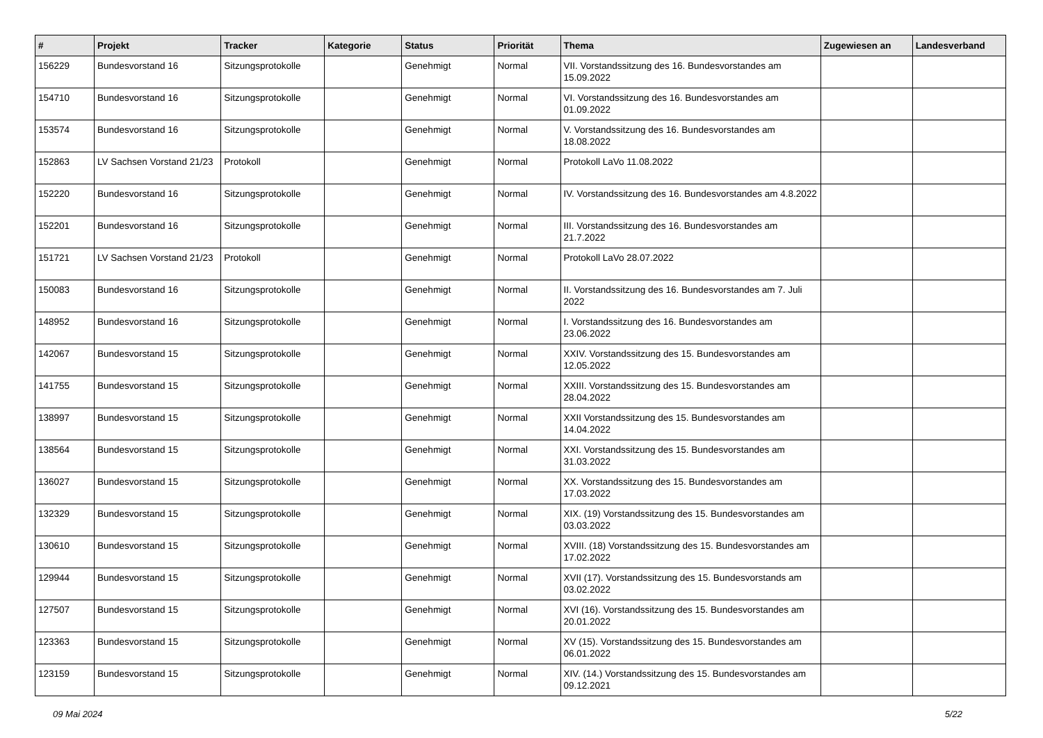| # | Projekt | Tracker | Kategorie | Status | Priorität | Thema | Zugewiesen an | Landesverband |
| --- | --- | --- | --- | --- | --- | --- | --- | --- |
| 156229 | Bundesvorstand 16 | Sitzungsprotokolle | | Genehmigt | Normal | VII. Vorstandssitzung des 16. Bundesvorstandes am 15.09.2022 | | |
| 154710 | Bundesvorstand 16 | Sitzungsprotokolle | | Genehmigt | Normal | VI. Vorstandssitzung des 16. Bundesvorstandes am 01.09.2022 | | |
| 153574 | Bundesvorstand 16 | Sitzungsprotokolle | | Genehmigt | Normal | V. Vorstandssitzung des 16. Bundesvorstandes am 18.08.2022 | | |
| 152863 | LV Sachsen Vorstand 21/23 | Protokoll | | Genehmigt | Normal | Protokoll LaVo 11.08.2022 | | |
| 152220 | Bundesvorstand 16 | Sitzungsprotokolle | | Genehmigt | Normal | IV. Vorstandssitzung des 16. Bundesvorstandes am 4.8.2022 | | |
| 152201 | Bundesvorstand 16 | Sitzungsprotokolle | | Genehmigt | Normal | III. Vorstandssitzung des 16. Bundesvorstandes am 21.7.2022 | | |
| 151721 | LV Sachsen Vorstand 21/23 | Protokoll | | Genehmigt | Normal | Protokoll LaVo 28.07.2022 | | |
| 150083 | Bundesvorstand 16 | Sitzungsprotokolle | | Genehmigt | Normal | II. Vorstandssitzung des 16. Bundesvorstandes am 7. Juli 2022 | | |
| 148952 | Bundesvorstand 16 | Sitzungsprotokolle | | Genehmigt | Normal | I. Vorstandssitzung des 16. Bundesvorstandes am 23.06.2022 | | |
| 142067 | Bundesvorstand 15 | Sitzungsprotokolle | | Genehmigt | Normal | XXIV. Vorstandssitzung des 15. Bundesvorstandes am 12.05.2022 | | |
| 141755 | Bundesvorstand 15 | Sitzungsprotokolle | | Genehmigt | Normal | XXIII. Vorstandssitzung des 15. Bundesvorstandes am 28.04.2022 | | |
| 138997 | Bundesvorstand 15 | Sitzungsprotokolle | | Genehmigt | Normal | XXII Vorstandssitzung des 15. Bundesvorstandes am 14.04.2022 | | |
| 138564 | Bundesvorstand 15 | Sitzungsprotokolle | | Genehmigt | Normal | XXI. Vorstandssitzung des 15. Bundesvorstandes am 31.03.2022 | | |
| 136027 | Bundesvorstand 15 | Sitzungsprotokolle | | Genehmigt | Normal | XX. Vorstandssitzung des 15. Bundesvorstandes am 17.03.2022 | | |
| 132329 | Bundesvorstand 15 | Sitzungsprotokolle | | Genehmigt | Normal | XIX. (19) Vorstandssitzung des 15. Bundesvorstandes am 03.03.2022 | | |
| 130610 | Bundesvorstand 15 | Sitzungsprotokolle | | Genehmigt | Normal | XVIII. (18) Vorstandssitzung des 15. Bundesvorstandes am 17.02.2022 | | |
| 129944 | Bundesvorstand 15 | Sitzungsprotokolle | | Genehmigt | Normal | XVII (17). Vorstandssitzung des 15. Bundesvorstands am 03.02.2022 | | |
| 127507 | Bundesvorstand 15 | Sitzungsprotokolle | | Genehmigt | Normal | XVI (16). Vorstandssitzung des 15. Bundesvorstandes am 20.01.2022 | | |
| 123363 | Bundesvorstand 15 | Sitzungsprotokolle | | Genehmigt | Normal | XV (15). Vorstandssitzung des 15. Bundesvorstandes am 06.01.2022 | | |
| 123159 | Bundesvorstand 15 | Sitzungsprotokolle | | Genehmigt | Normal | XIV. (14.) Vorstandssitzung des 15. Bundesvorstandes am 09.12.2021 | | |
09 Mai 2024 5/22